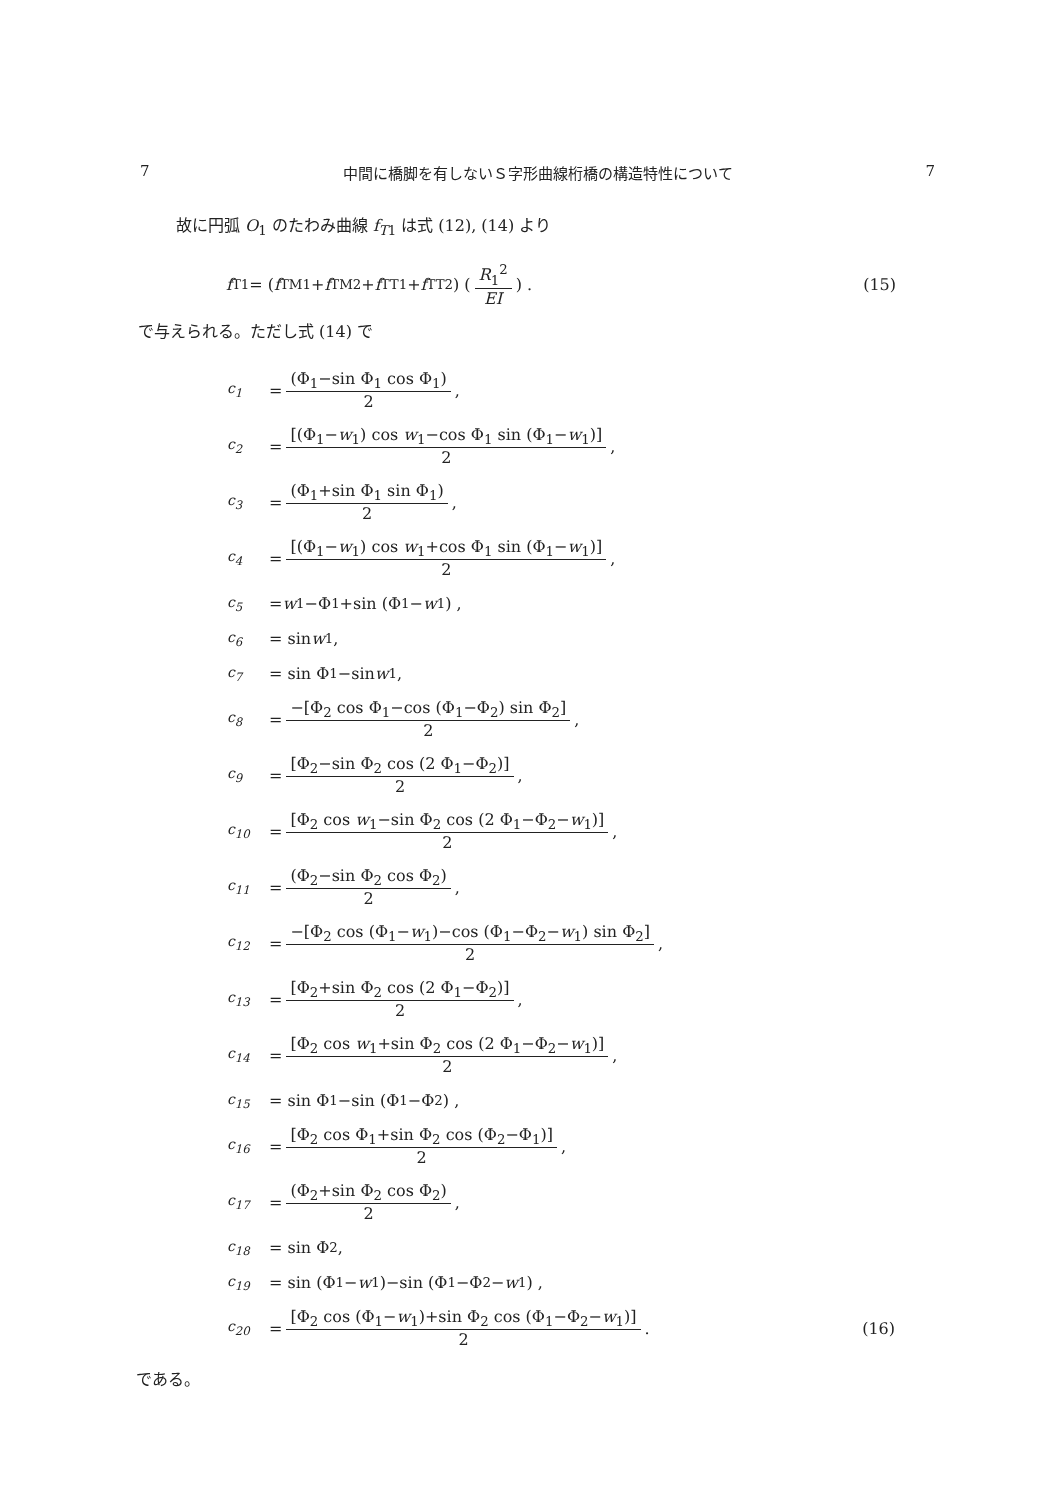7 中間に橋脚を有しないＳ字形曲線桁橋の構造特性について 7
故に円弧 O<sub>1</sub> のたわみ曲線 f<sub>T1</sub> は式 (12), (14) より
f<sub>T1</sub> = (f<sub>TM1</sub>+ f<sub>TM2</sub>+ f<sub>TT1</sub>+ f<sub>TT2</sub>) ( R<sub>1</sub><sup>2</sup> EI ) . (15)
で与えられる。ただし式 (14) で
c<sub>1</sub> = (Φ<sub>1</sub>−sin Φ<sub>1</sub> cos Φ<sub>1</sub>) 2 ,
c<sub>2</sub> = [(Φ<sub>1</sub>−w<sub>1</sub>) cos w<sub>1</sub>−cos Φ<sub>1</sub> sin (Φ<sub>1</sub>−w<sub>1</sub>)] 2 ,
c<sub>3</sub> = (Φ<sub>1</sub>+sin Φ<sub>1</sub> sin Φ<sub>1</sub>) 2 ,
c<sub>4</sub> = [(Φ<sub>1</sub>−w<sub>1</sub>) cos w<sub>1</sub>+cos Φ<sub>1</sub> sin (Φ<sub>1</sub>−w<sub>1</sub>)] 2 ,
c<sub>5</sub> = w<sub>1</sub>−Φ<sub>1</sub>+sin (Φ<sub>1</sub>− w<sub>1</sub>) ,
c<sub>6</sub> = sin w<sub>1</sub> ,
c<sub>7</sub> = sin Φ<sub>1</sub>−sin w<sub>1</sub> ,
c<sub>8</sub> = −[Φ<sub>2</sub> cos Φ<sub>1</sub>−cos (Φ<sub>1</sub>−Φ<sub>2</sub>) sin Φ<sub>2</sub>] 2 ,
c<sub>9</sub> = [Φ<sub>2</sub>−sin Φ<sub>2</sub> cos (2 Φ<sub>1</sub>−Φ<sub>2</sub>)] 2 ,
c<sub>10</sub> = [Φ<sub>2</sub> cos w<sub>1</sub>−sin Φ<sub>2</sub> cos (2 Φ<sub>1</sub>−Φ<sub>2</sub>−w<sub>1</sub>)] 2 ,
c<sub>11</sub> = (Φ<sub>2</sub>−sin Φ<sub>2</sub> cos Φ<sub>2</sub>) 2 ,
c<sub>12</sub> = −[Φ<sub>2</sub> cos (Φ<sub>1</sub>−w<sub>1</sub>)−cos (Φ<sub>1</sub>−Φ<sub>2</sub>−w<sub>1</sub>) sin Φ<sub>2</sub>] 2 ,
c<sub>13</sub> = [Φ<sub>2</sub>+sin Φ<sub>2</sub> cos (2 Φ<sub>1</sub>−Φ<sub>2</sub>)] 2 ,
c<sub>14</sub> = [Φ<sub>2</sub> cos w<sub>1</sub>+sin Φ<sub>2</sub> cos (2 Φ<sub>1</sub>−Φ<sub>2</sub>−w<sub>1</sub>)] 2 ,
c<sub>15</sub> = sin Φ<sub>1</sub>−sin (Φ<sub>1</sub>−Φ<sub>2</sub>) ,
c<sub>16</sub> = [Φ<sub>2</sub> cos Φ<sub>1</sub>+sin Φ<sub>2</sub> cos (Φ<sub>2</sub>−Φ<sub>1</sub>)] 2 ,
c<sub>17</sub> = (Φ<sub>2</sub>+sin Φ<sub>2</sub> cos Φ<sub>2</sub>) 2 ,
c<sub>18</sub> = sin Φ<sub>2</sub> ,
c<sub>19</sub> = sin (Φ<sub>1</sub>− w<sub>1</sub>)−sin (Φ<sub>1</sub>−Φ<sub>2</sub>− w<sub>1</sub>) ,
c<sub>20</sub> = [Φ<sub>2</sub> cos (Φ<sub>1</sub>−w<sub>1</sub>)+sin Φ<sub>2</sub> cos (Φ<sub>1</sub>−Φ<sub>2</sub>−w<sub>1</sub>)] 2 . (16)
である。